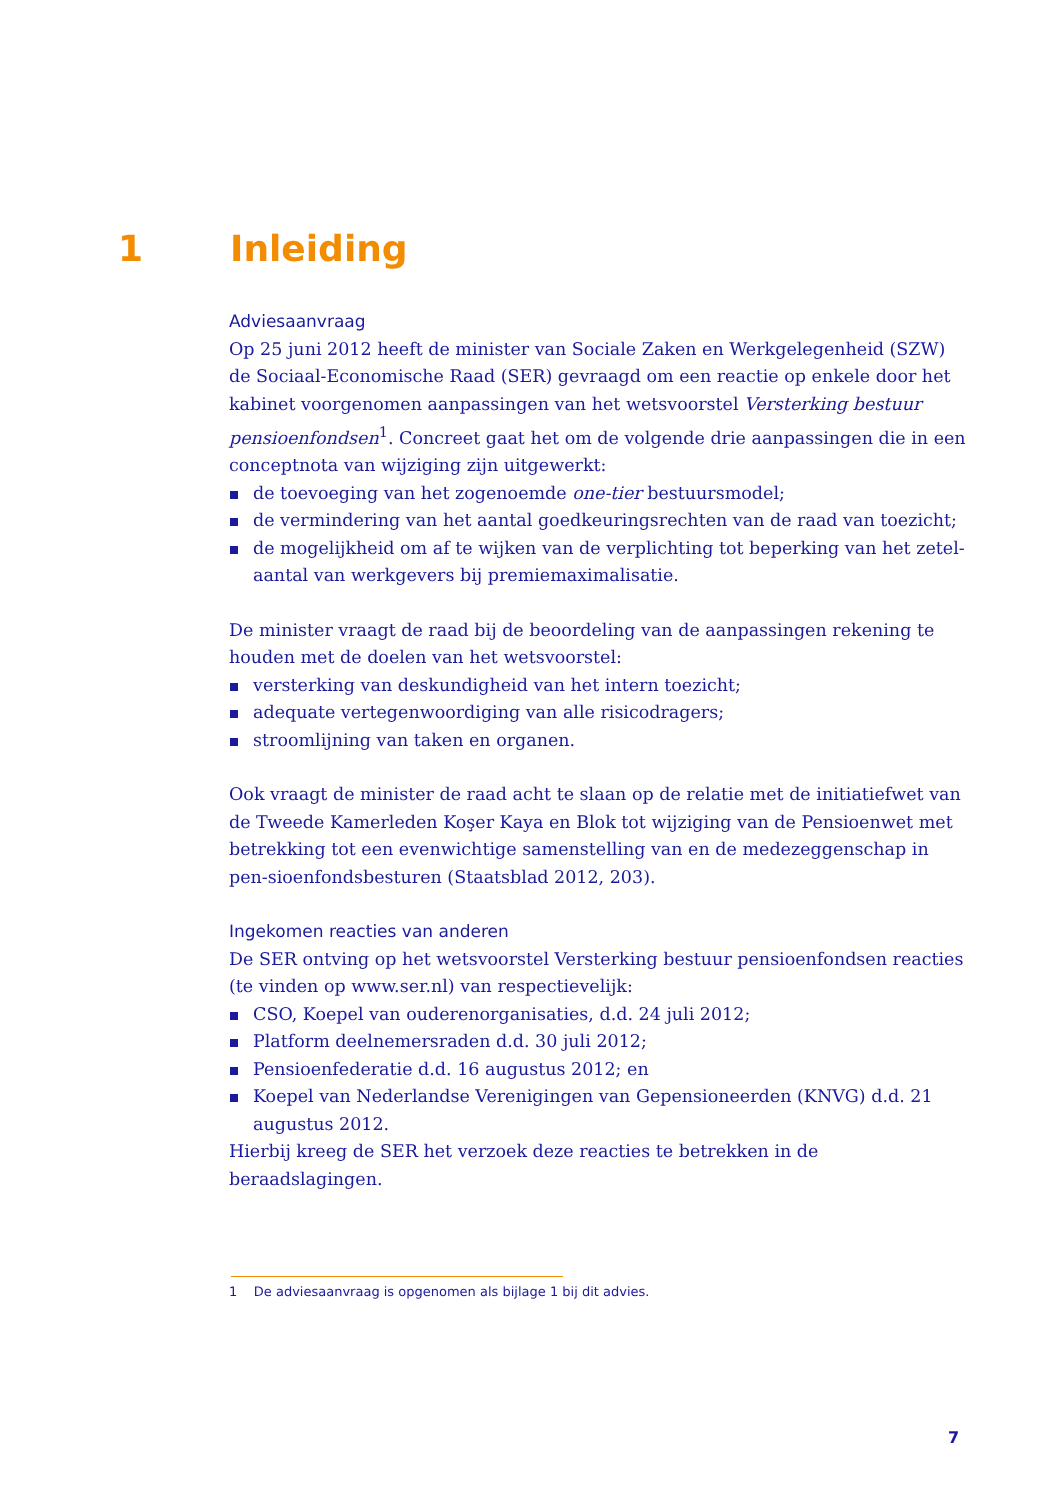1 Inleiding
Adviesaanvraag
Op 25 juni 2012 heeft de minister van Sociale Zaken en Werkgelegenheid (SZW) de Sociaal-Economische Raad (SER) gevraagd om een reactie op enkele door het kabinet voorgenomen aanpassingen van het wetsvoorstel Versterking bestuur pensioenfondsen<sup>1</sup>. Concreet gaat het om de volgende drie aanpassingen die in een conceptnota van wijziging zijn uitgewerkt:
de toevoeging van het zogenoemde one-tier bestuursmodel;
de vermindering van het aantal goedkeuringsrechten van de raad van toezicht;
de mogelijkheid om af te wijken van de verplichting tot beperking van het zetel-aantal van werkgevers bij premiemaximalisatie.
De minister vraagt de raad bij de beoordeling van de aanpassingen rekening te houden met de doelen van het wetsvoorstel:
versterking van deskundigheid van het intern toezicht;
adequate vertegenwoordiging van alle risicodragers;
stroomlijning van taken en organen.
Ook vraagt de minister de raad acht te slaan op de relatie met de initiatiefwet van de Tweede Kamerleden Koşer Kaya en Blok tot wijziging van de Pensioenwet met betrekking tot een evenwichtige samenstelling van en de medezeggenschap in pen-sioenfondsbesturen (Staatsblad 2012, 203).
Ingekomen reacties van anderen
De SER ontving op het wetsvoorstel Versterking bestuur pensioenfondsen reacties (te vinden op www.ser.nl) van respectievelijk:
CSO, Koepel van ouderenorganisaties, d.d. 24 juli 2012;
Platform deelnemersraden d.d. 30 juli 2012;
Pensioenfederatie d.d. 16 augustus 2012; en
Koepel van Nederlandse Verenigingen van Gepensioneerden (KNVG) d.d. 21 augustus 2012.
Hierbij kreeg de SER het verzoek deze reacties te betrekken in de beraadslagingen.
1 De adviesaanvraag is opgenomen als bijlage 1 bij dit advies.
7